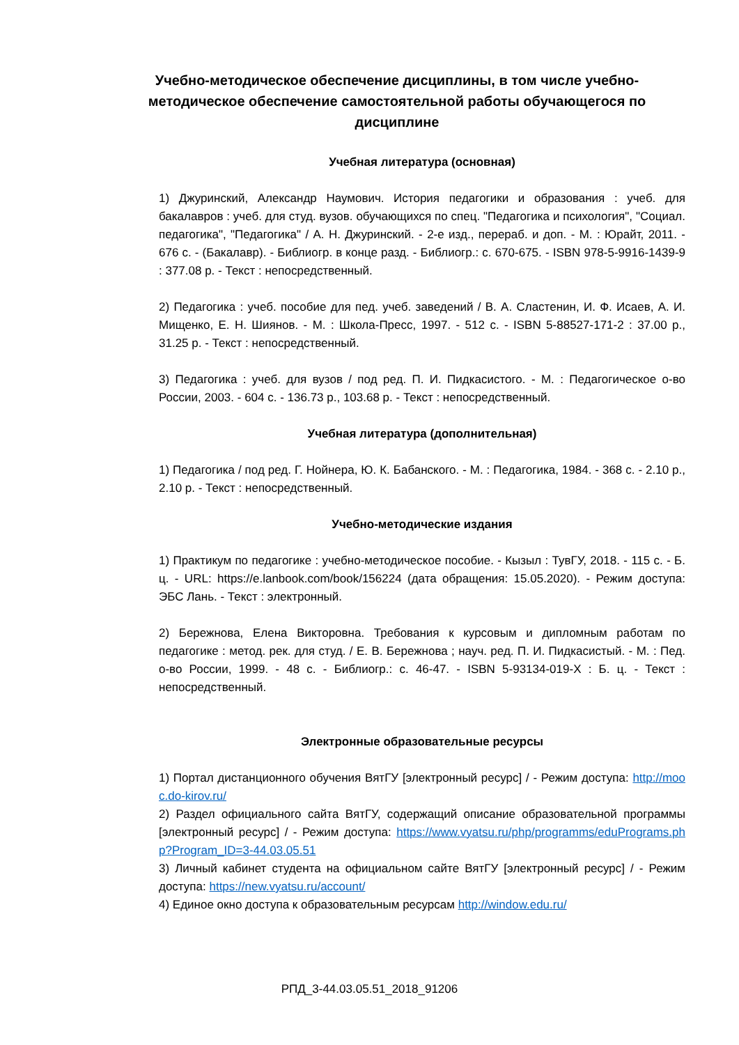Учебно-методическое обеспечение дисциплины, в том числе учебно-методическое обеспечение самостоятельной работы обучающегося по дисциплине
Учебная литература (основная)
1) Джуринский, Александр Наумович. История педагогики и образования : учеб. для бакалавров : учеб. для студ. вузов. обучающихся по спец. "Педагогика и психология", "Социал. педагогика", "Педагогика" / А. Н. Джуринский. - 2-е изд., перераб. и доп. - М. : Юрайт, 2011. - 676 с. - (Бакалавр). - Библиогр. в конце разд. - Библиогр.: с. 670-675. - ISBN 978-5-9916-1439-9 : 377.08 р. - Текст : непосредственный.
2) Педагогика : учеб. пособие для пед. учеб. заведений / В. А. Сластенин, И. Ф. Исаев, А. И. Мищенко, Е. Н. Шиянов. - М. : Школа-Пресс, 1997. - 512 с. - ISBN 5-88527-171-2 : 37.00 р., 31.25 р. - Текст : непосредственный.
3) Педагогика : учеб. для вузов / под ред. П. И. Пидкасистого. - М. : Педагогическое о-во России, 2003. - 604 с. - 136.73 р., 103.68 р. - Текст : непосредственный.
Учебная литература (дополнительная)
1) Педагогика / под ред. Г. Нойнера, Ю. К. Бабанского. - М. : Педагогика, 1984. - 368 с. - 2.10 р., 2.10 р. - Текст : непосредственный.
Учебно-методические издания
1) Практикум по педагогике : учебно-методическое пособие. - Кызыл : ТувГУ, 2018. - 115 с. - Б. ц. - URL: https://e.lanbook.com/book/156224 (дата обращения: 15.05.2020). - Режим доступа: ЭБС Лань. - Текст : электронный.
2) Бережнова, Елена Викторовна. Требования к курсовым и дипломным работам по педагогике : метод. рек. для студ. / Е. В. Бережнова ; науч. ред. П. И. Пидкасистый. - М. : Пед. о-во России, 1999. - 48 с. - Библиогр.: с. 46-47. - ISBN 5-93134-019-X : Б. ц. - Текст : непосредственный.
Электронные образовательные ресурсы
1) Портал дистанционного обучения ВятГУ [электронный ресурс] / - Режим доступа: http://mooc.do-kirov.ru/
2) Раздел официального сайта ВятГУ, содержащий описание образовательной программы [электронный ресурс] / - Режим доступа: https://www.vyatsu.ru/php/programms/eduPrograms.php?Program_ID=3-44.03.05.51
3) Личный кабинет студента на официальном сайте ВятГУ [электронный ресурс] / - Режим доступа: https://new.vyatsu.ru/account/
4) Единое окно доступа к образовательным ресурсам http://window.edu.ru/
РПД_3-44.03.05.51_2018_91206